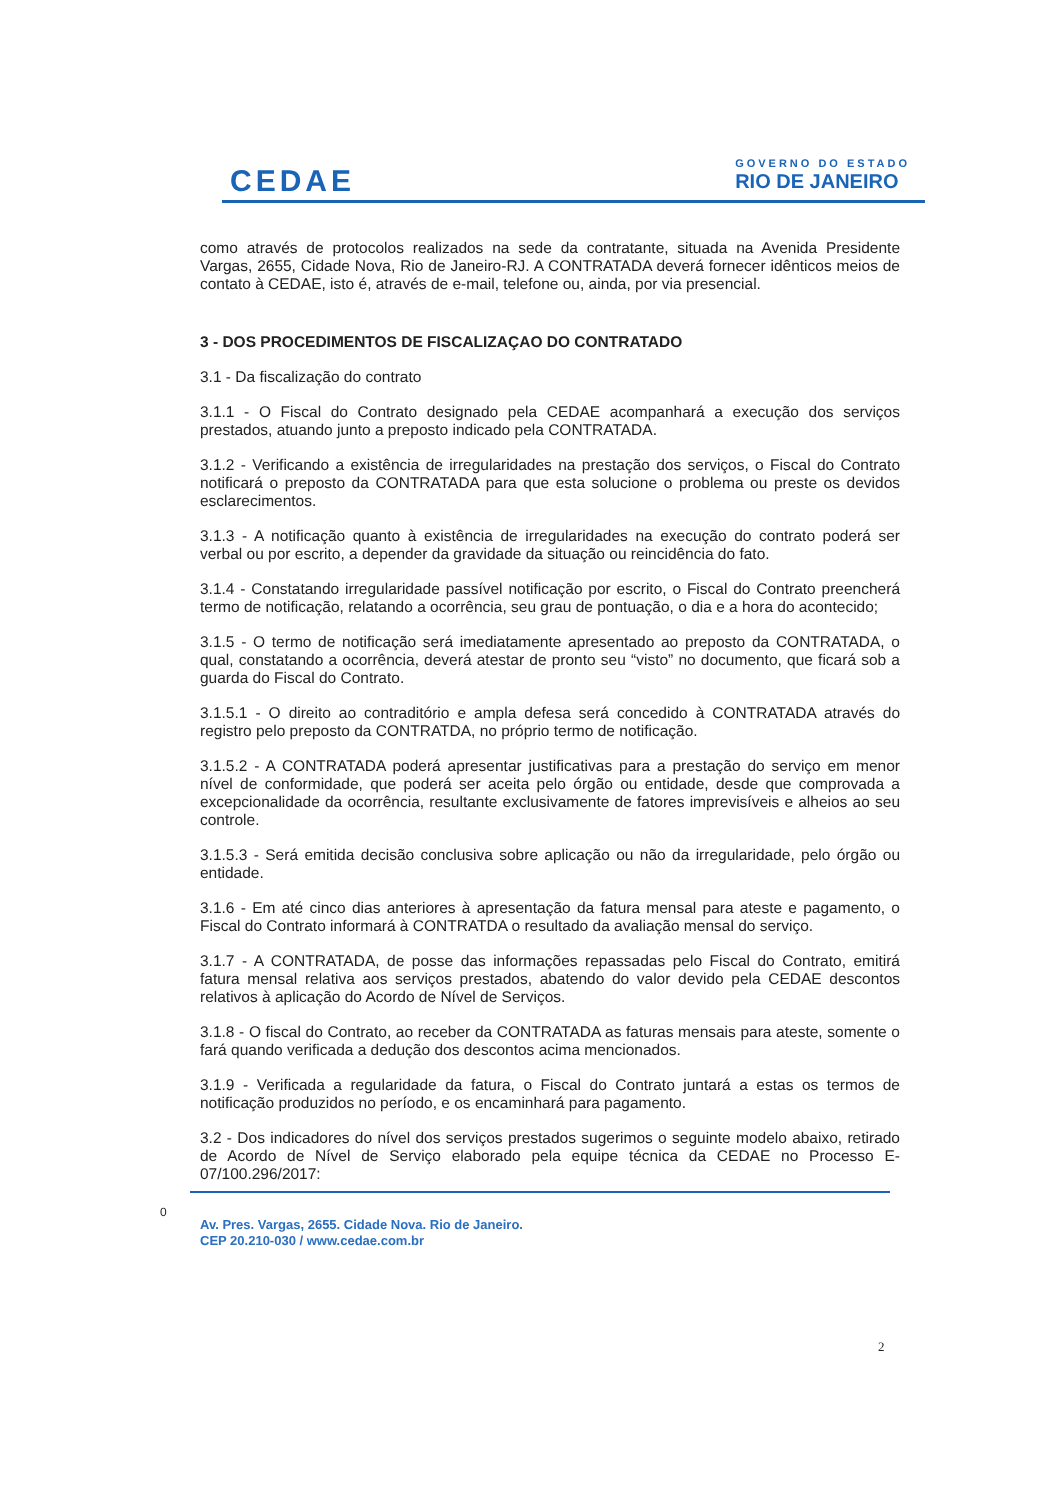CEDAE
GOVERNO DO ESTADO
RIO DE JANEIRO
como através de protocolos realizados na sede da contratante, situada na Avenida Presidente Vargas, 2655, Cidade Nova, Rio de Janeiro-RJ. A CONTRATADA deverá fornecer idênticos meios de contato à CEDAE, isto é, através de e-mail, telefone ou, ainda, por via presencial.
3 - DOS PROCEDIMENTOS DE FISCALIZAÇAO DO CONTRATADO
3.1 - Da fiscalização do contrato
3.1.1 - O Fiscal do Contrato designado pela CEDAE acompanhará a execução dos serviços prestados, atuando junto a preposto indicado pela CONTRATADA.
3.1.2 - Verificando a existência de irregularidades na prestação dos serviços, o Fiscal do Contrato notificará o preposto da CONTRATADA para que esta solucione o problema ou preste os devidos esclarecimentos.
3.1.3 - A notificação quanto à existência de irregularidades na execução do contrato poderá ser verbal ou por escrito, a depender da gravidade da situação ou reincidência do fato.
3.1.4 - Constatando irregularidade passível notificação por escrito, o Fiscal do Contrato preencherá termo de notificação, relatando a ocorrência, seu grau de pontuação, o dia e a hora do acontecido;
3.1.5 - O termo de notificação será imediatamente apresentado ao preposto da CONTRATADA, o qual, constatando a ocorrência, deverá atestar de pronto seu “visto” no documento, que ficará sob a guarda do Fiscal do Contrato.
3.1.5.1 - O direito ao contraditório e ampla defesa será concedido à CONTRATADA através do registro pelo preposto da CONTRATDA, no próprio termo de notificação.
3.1.5.2 - A CONTRATADA poderá apresentar justificativas para a prestação do serviço em menor nível de conformidade, que poderá ser aceita pelo órgão ou entidade, desde que comprovada a excepcionalidade da ocorrência, resultante exclusivamente de fatores imprevisíveis e alheios ao seu controle.
3.1.5.3 - Será emitida decisão conclusiva sobre aplicação ou não da irregularidade, pelo órgão ou entidade.
3.1.6 - Em até cinco dias anteriores à apresentação da fatura mensal para ateste e pagamento, o Fiscal do Contrato informará à CONTRATDA o resultado da avaliação mensal do serviço.
3.1.7 - A CONTRATADA, de posse das informações repassadas pelo Fiscal do Contrato, emitirá fatura mensal relativa aos serviços prestados, abatendo do valor devido pela CEDAE descontos relativos à aplicação do Acordo de Nível de Serviços.
3.1.8 - O fiscal do Contrato, ao receber da CONTRATADA as faturas mensais para ateste, somente o fará quando verificada a dedução dos descontos acima mencionados.
3.1.9 - Verificada a regularidade da fatura, o Fiscal do Contrato juntará a estas os termos de notificação produzidos no período, e os encaminhará para pagamento.
3.2 - Dos indicadores do nível dos serviços prestados sugerimos o seguinte modelo abaixo, retirado de Acordo de Nível de Serviço elaborado pela equipe técnica da CEDAE no Processo E-07/100.296/2017:
0
Av. Pres. Vargas, 2655. Cidade Nova. Rio de Janeiro.
CEP 20.210-030 / www.cedae.com.br
2